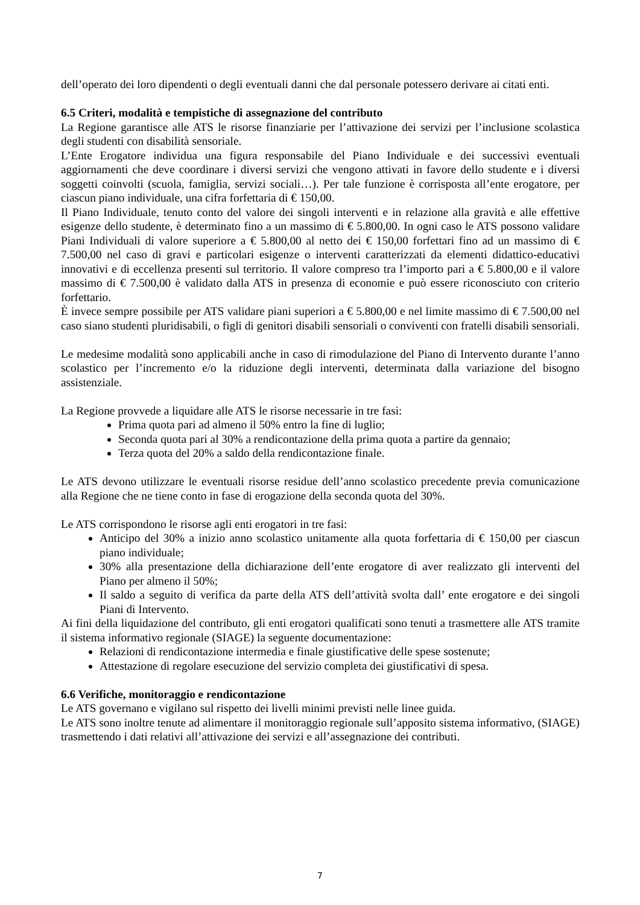dell’operato dei loro dipendenti o degli eventuali danni che dal personale potessero derivare ai citati enti.
6.5 Criteri, modalità e tempistiche di assegnazione del contributo
La Regione garantisce alle ATS le risorse finanziarie per l’attivazione dei servizi per l’inclusione scolastica degli studenti con disabilità sensoriale.
L’Ente Erogatore individua una figura responsabile del Piano Individuale e dei successivi eventuali aggiornamenti che deve coordinare i diversi servizi che vengono attivati in favore dello studente e i diversi soggetti coinvolti (scuola, famiglia, servizi sociali…). Per tale funzione è corrisposta all’ente erogatore, per ciascun piano individuale, una cifra forfettaria di € 150,00.
Il Piano Individuale, tenuto conto del valore dei singoli interventi e in relazione alla gravità e alle effettive esigenze dello studente, è determinato fino a un massimo di € 5.800,00. In ogni caso le ATS possono validare Piani Individuali di valore superiore a € 5.800,00 al netto dei € 150,00 forfettari fino ad un massimo di € 7.500,00 nel caso di gravi e particolari esigenze o interventi caratterizzati da elementi didattico-educativi innovativi e di eccellenza presenti sul territorio. Il valore compreso tra l’importo pari a € 5.800,00 e il valore massimo di € 7.500,00 è validato dalla ATS in presenza di economie e può essere riconosciuto con criterio forfettario.
È invece sempre possibile per ATS validare piani superiori a € 5.800,00 e nel limite massimo di € 7.500,00 nel caso siano studenti pluridisabili, o figli di genitori disabili sensoriali o conviventi con fratelli disabili sensoriali.
Le medesime modalità sono applicabili anche in caso di rimodulazione del Piano di Intervento durante l’anno scolastico per l’incremento e/o la riduzione degli interventi, determinata dalla variazione del bisogno assistenziale.
La Regione provvede a liquidare alle ATS le risorse necessarie in tre fasi:
Prima quota pari ad almeno il 50% entro la fine di luglio;
Seconda quota pari al 30% a rendicontazione della prima quota a partire da gennaio;
Terza quota del 20% a saldo della rendicontazione finale.
Le ATS devono utilizzare le eventuali risorse residue dell’anno scolastico precedente previa comunicazione alla Regione che ne tiene conto in fase di erogazione della seconda quota del 30%.
Le ATS corrispondono le risorse agli enti erogatori in tre fasi:
Anticipo del 30% a inizio anno scolastico unitamente alla quota forfettaria di € 150,00 per ciascun piano individuale;
30% alla presentazione della dichiarazione dell’ente erogatore di aver realizzato gli interventi del Piano per almeno il 50%;
Il saldo a seguito di verifica da parte della ATS dell’attività svolta dall’ ente erogatore e dei singoli Piani di Intervento.
Ai fini della liquidazione del contributo, gli enti erogatori qualificati sono tenuti a trasmettere alle ATS tramite il sistema informativo regionale (SIAGE) la seguente documentazione:
Relazioni di rendicontazione intermedia e finale giustificative delle spese sostenute;
Attestazione di regolare esecuzione del servizio completa dei giustificativi di spesa.
6.6 Verifiche, monitoraggio e rendicontazione
Le ATS governano e vigilano sul rispetto dei livelli minimi previsti nelle linee guida.
Le ATS sono inoltre tenute ad alimentare il monitoraggio regionale sull’apposito sistema informativo, (SIAGE) trasmettendo i dati relativi all’attivazione dei servizi e all’assegnazione dei contributi.
7